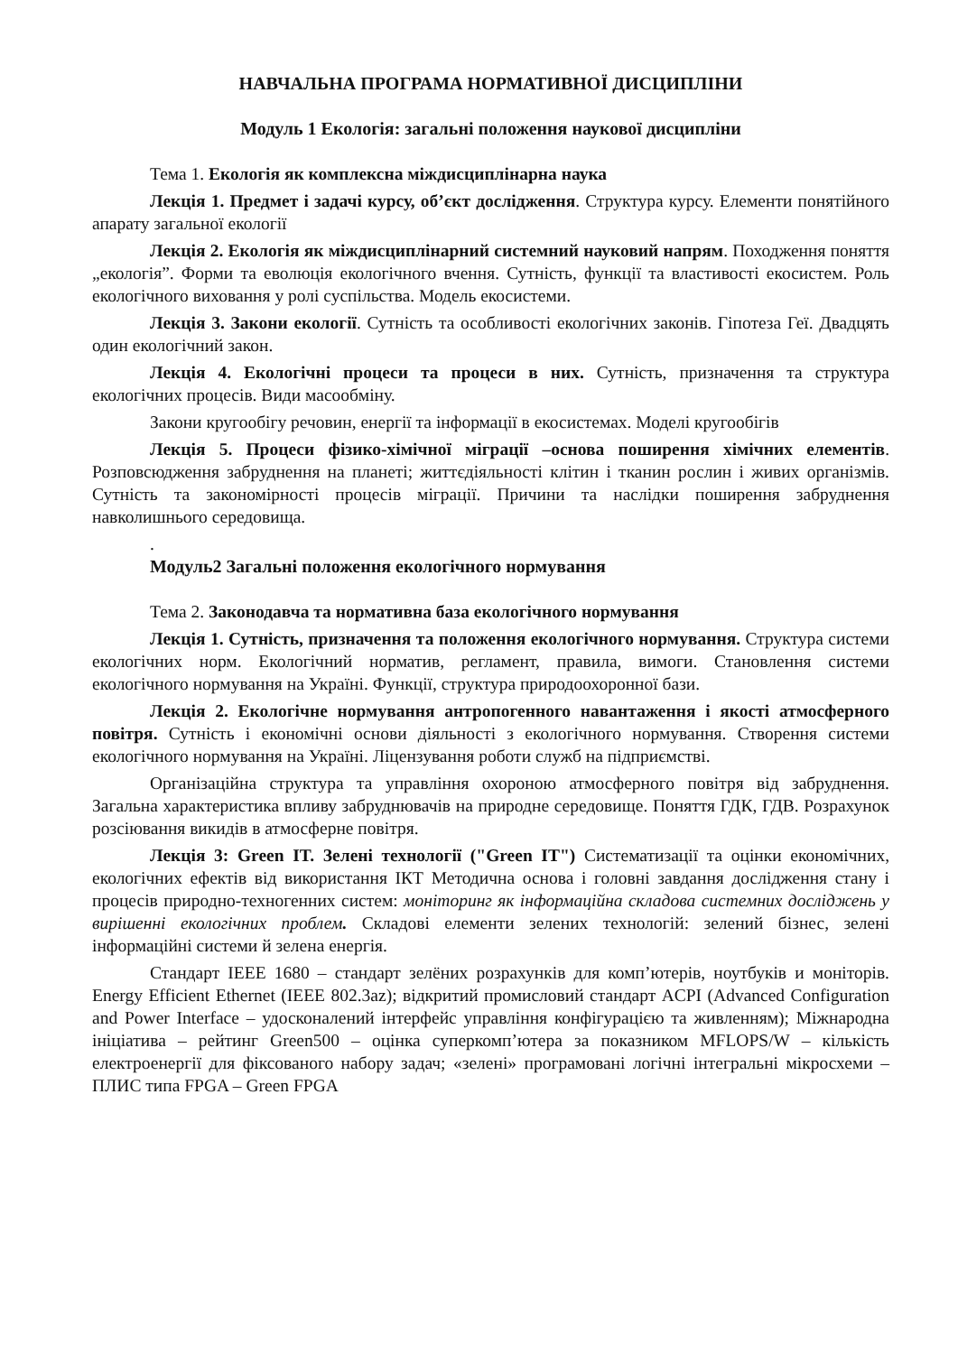НАВЧАЛЬНА ПРОГРАМА НОРМАТИВНОЇ ДИСЦИПЛІНИ
Модуль 1 Екологія: загальні положення наукової дисципліни
Тема 1. Екологія як комплексна міждисциплінарна наука
Лекція 1. Предмет і задачі курсу, об’єкт дослідження. Структура курсу. Елементи понятійного апарату загальної екології
Лекція 2. Екологія як міждисциплінарний системний науковий напрям. Походження поняття „екологія”. Форми та еволюція екологічного вчення. Сутність, функції та властивості екосистем. Роль екологічного виховання у ролі суспільства. Модель екосистеми.
Лекція 3. Закони екології. Сутність та особливості екологічних законів. Гіпотеза Геї. Двадцять один екологічний закон.
Лекція 4. Екологічні процеси та процеси в них. Сутність, призначення та структура екологічних процесів. Види масообміну.
Закони кругообігу речовин, енергії та інформації в екосистемах. Моделі кругообігів
Лекція 5. Процеси фізико-хімічної міграції –основа поширення хімічних елементів. Розповсюдження забруднення на планеті; життєдіяльності клітин і тканин рослин і живих організмів. Сутність та закономірності процесів міграції. Причини та наслідки поширення забруднення навколишнього середовища.
.
Модуль2 Загальні положення екологічного нормування
Тема 2. Законодавча та нормативна база екологічного нормування
Лекція 1. Сутність, призначення та положення екологічного нормування. Структура системи екологічних норм. Екологічний норматив, регламент, правила, вимоги. Становлення системи екологічного нормування на Україні. Функції, структура природоохоронної бази.
Лекція 2. Екологічне нормування антропогенного навантаження і якості атмосферного повітря. Сутність і економічні основи діяльності з екологічного нормування. Створення системи екологічного нормування на Україні. Ліцензування роботи служб на підприємстві.
Організаційна структура та управління охороною атмосферного повітря від забруднення. Загальна характеристика впливу забруднювачів на природне середовище. Поняття ГДК, ГДВ. Розрахунок розсіювання викидів в атмосферне повітря.
Лекція 3: Green IT. Зелені технології ("Green IT") Систематизації та оцінки економічних, екологічних ефектів від використання ІКТ Методична основа і головні завдання дослідження стану і процесів природно-техногенних систем: моніторинг як інформаційна складова системних досліджень у вирішенні екологічних проблем. Складові елементи зелених технологій: зелений бізнес, зелені інформаційні системи й зелена енергія.
Стандарт IEEE 1680 – стандарт зелёних розрахунків для комп’ютерів, ноутбуків и моніторів. Energy Efficient Ethernet (IEEE 802.3az); відкритий промисловий стандарт ACPI (Advanced Configuration and Power Interface – удосконалений інтерфейс управління конфігурацією та живленням); Міжнародна ініціатива – рейтинг Green500 – оцінка суперкомп’ютера за показником MFLOPS/W – кількість електроенергії для фіксованого набору задач; «зелені» програмовані логічні інтегральні мікросхеми – ПЛИС типа FPGA – Green FPGA